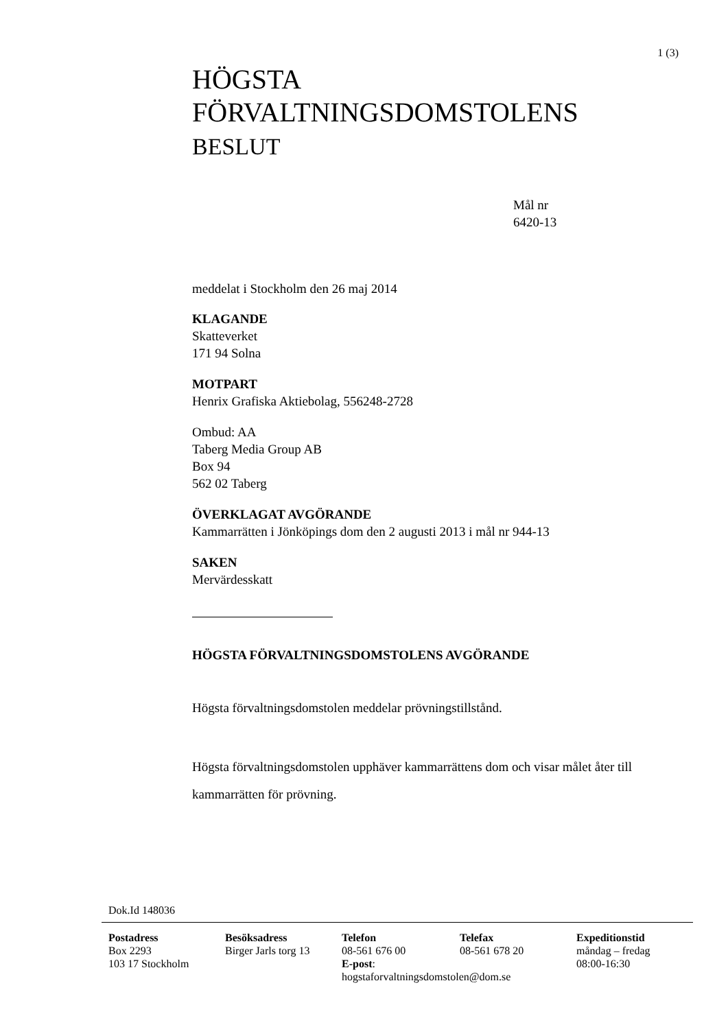1 (3)
HÖGSTA
FÖRVALTNINGSDOMSTOLENS
BESLUT
Mål nr
6420-13
meddelat i Stockholm den 26 maj 2014
KLAGANDE
Skatteverket
171 94 Solna
MOTPART
Henrix Grafiska Aktiebolag, 556248-2728
Ombud: AA
Taberg Media Group AB
Box 94
562 02 Taberg
ÖVERKLAGAT AVGÖRANDE
Kammarrätten i Jönköpings dom den 2 augusti 2013 i mål nr 944-13
SAKEN
Mervärdesskatt
HÖGSTA FÖRVALTNINGSDOMSTOLENS AVGÖRANDE
Högsta förvaltningsdomstolen meddelar prövningstillstånd.
Högsta förvaltningsdomstolen upphäver kammarrättens dom och visar målet åter till kammarrätten för prövning.
Dok.Id 148036
Postadress
Box 2293
103 17 Stockholm
Besöksadress
Birger Jarls torg 13
Telefon
08-561 676 00
E-post:
hogstaforvaltningsdomstolen@dom.se
Telefax
08-561 678 20
Expeditionstid
måndag – fredag
08:00-16:30